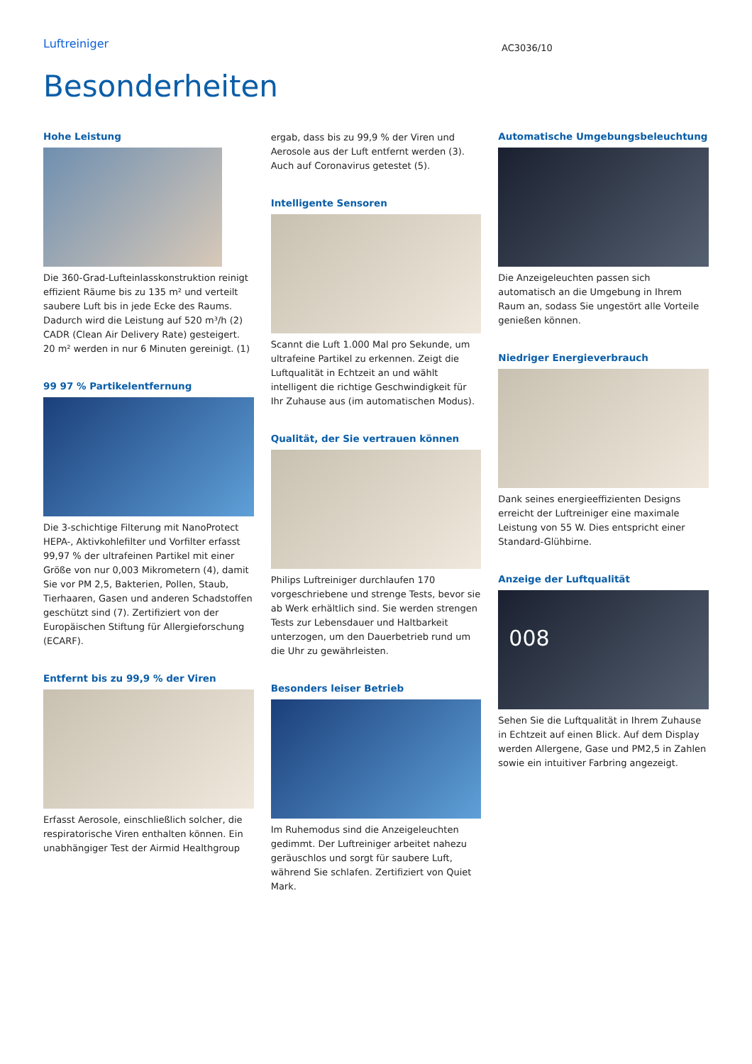Luftreiniger
AC3036/10
Besonderheiten
Hohe Leistung
Die 360-Grad-Lufteinlasskonstruktion reinigt effizient Räume bis zu 135 m² und verteilt saubere Luft bis in jede Ecke des Raums. Dadurch wird die Leistung auf 520 m³/h (2) CADR (Clean Air Delivery Rate) gesteigert. 20 m² werden in nur 6 Minuten gereinigt. (1)
99 97 % Partikelentfernung
Die 3-schichtige Filterung mit NanoProtect HEPA-, Aktivkohlefilter und Vorfilter erfasst 99,97 % der ultrafeinen Partikel mit einer Größe von nur 0,003 Mikrometern (4), damit Sie vor PM 2,5, Bakterien, Pollen, Staub, Tierhaaren, Gasen und anderen Schadstoffen geschützt sind (7). Zertifiziert von der Europäischen Stiftung für Allergieforschung (ECARF).
Entfernt bis zu 99,9 % der Viren
Erfasst Aerosole, einschließlich solcher, die respiratorische Viren enthalten können. Ein unabhängiger Test der Airmid Healthgroup
ergab, dass bis zu 99,9 % der Viren und Aerosole aus der Luft entfernt werden (3). Auch auf Coronavirus getestet (5).
Intelligente Sensoren
Scannt die Luft 1.000 Mal pro Sekunde, um ultrafeine Partikel zu erkennen. Zeigt die Luftqualität in Echtzeit an und wählt intelligent die richtige Geschwindigkeit für Ihr Zuhause aus (im automatischen Modus).
Qualität, der Sie vertrauen können
Philips Luftreiniger durchlaufen 170 vorgeschriebene und strenge Tests, bevor sie ab Werk erhältlich sind. Sie werden strengen Tests zur Lebensdauer und Haltbarkeit unterzogen, um den Dauerbetrieb rund um die Uhr zu gewährleisten.
Besonders leiser Betrieb
Im Ruhemodus sind die Anzeigeleuchten gedimmt. Der Luftreiniger arbeitet nahezu geräuschlos und sorgt für saubere Luft, während Sie schlafen. Zertifiziert von Quiet Mark.
Automatische Umgebungsbeleuchtung
Die Anzeigeleuchten passen sich automatisch an die Umgebung in Ihrem Raum an, sodass Sie ungestört alle Vorteile genießen können.
Niedriger Energieverbrauch
Dank seines energieeffizienten Designs erreicht der Luftreiniger eine maximale Leistung von 55 W. Dies entspricht einer Standard-Glühbirne.
Anzeige der Luftqualität
008
Sehen Sie die Luftqualität in Ihrem Zuhause in Echtzeit auf einen Blick. Auf dem Display werden Allergene, Gase und PM2,5 in Zahlen sowie ein intuitiver Farbring angezeigt.